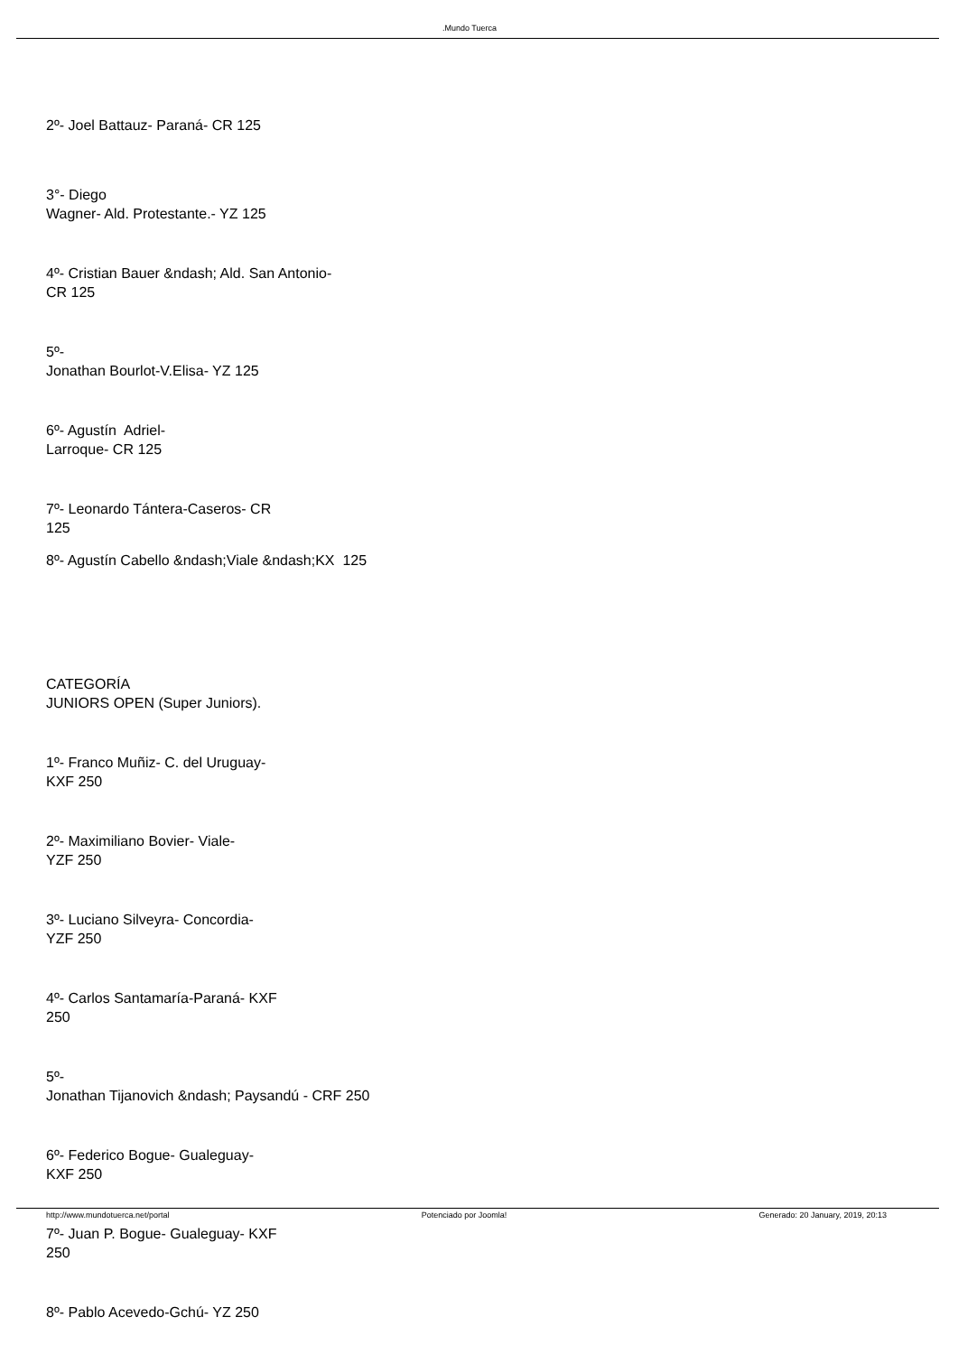.Mundo Tuerca
2º- Joel Battauz- Paraná- CR 125
3°- Diego
Wagner- Ald. Protestante.- YZ 125
4º- Cristian Bauer &ndash; Ald. San Antonio-
CR 125
5º-
Jonathan Bourlot-V.Elisa- YZ 125
6º- Agustín Adriel-
Larroque- CR 125
7º- Leonardo Tántera-Caseros- CR
125
8º- Agustín Cabello &ndash;Viale &ndash;KX 125
CATEGORÍA
JUNIORS OPEN (Super Juniors).
1º- Franco Muñiz- C. del Uruguay-
KXF 250
2º- Maximiliano Bovier- Viale-
YZF 250
3º- Luciano Silveyra- Concordia-
YZF 250
4º- Carlos Santamaría-Paraná- KXF
250
5º-
Jonathan Tijanovich &ndash; Paysandú - CRF 250
6º- Federico Bogue- Gualeguay-
KXF 250
7º- Juan P. Bogue- Gualeguay- KXF
250
8º- Pablo Acevedo-Gchú- YZ 250
http://www.mundotuerca.net/portal Potenciado por Joomla! Generado: 20 January, 2019, 20:13